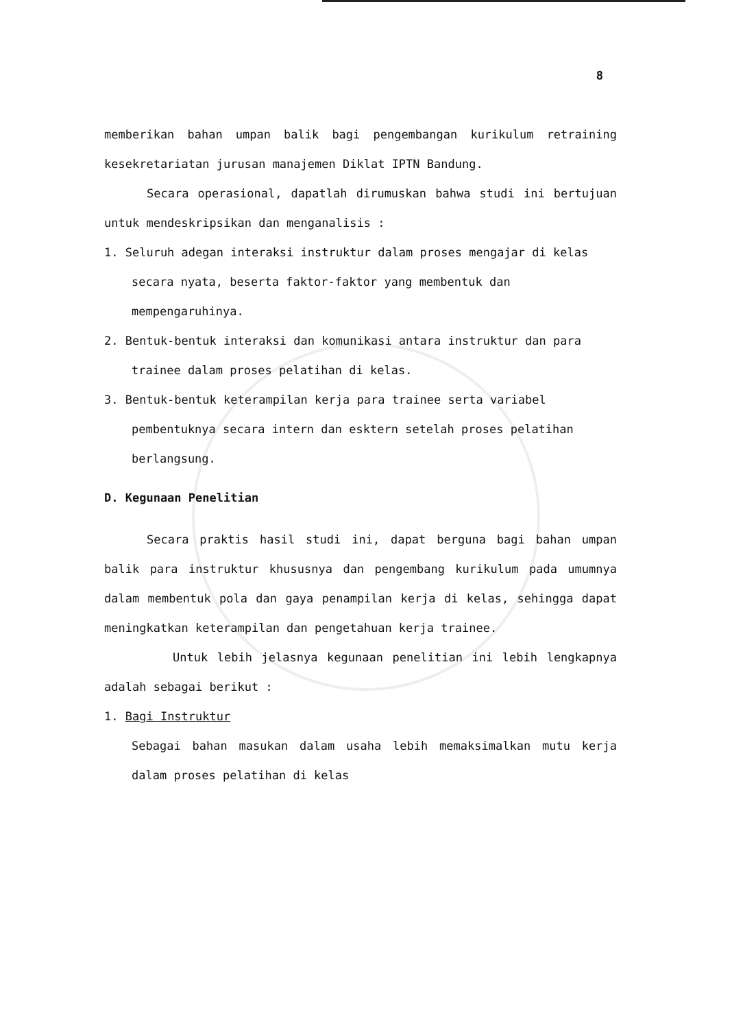8
memberikan bahan umpan balik bagi pengembangan kurikulum retraining kesekretariatan jurusan manajemen Diklat IPTN Bandung.
Secara operasional, dapatlah dirumuskan bahwa studi ini bertujuan untuk mendeskripsikan dan menganalisis :
1. Seluruh adegan interaksi instruktur dalam proses mengajar di kelas secara nyata, beserta faktor-faktor yang membentuk dan mempengaruhinya.
2. Bentuk-bentuk interaksi dan komunikasi antara instruktur dan para trainee dalam proses pelatihan di kelas.
3. Bentuk-bentuk keterampilan kerja para trainee serta variabel pembentuknya secara intern dan esktern setelah proses pelatihan berlangsung.
D. Kegunaan Penelitian
Secara praktis hasil studi ini, dapat berguna bagi bahan umpan balik para instruktur khususnya dan pengembang kurikulum pada umumnya dalam membentuk pola dan gaya penampilan kerja di kelas, sehingga dapat meningkatkan keterampilan dan pengetahuan kerja trainee.
Untuk lebih jelasnya kegunaan penelitian ini lebih lengkapnya adalah sebagai berikut :
1. Bagi Instruktur
Sebagai bahan masukan dalam usaha lebih memaksimalkan mutu kerja dalam proses pelatihan di kelas